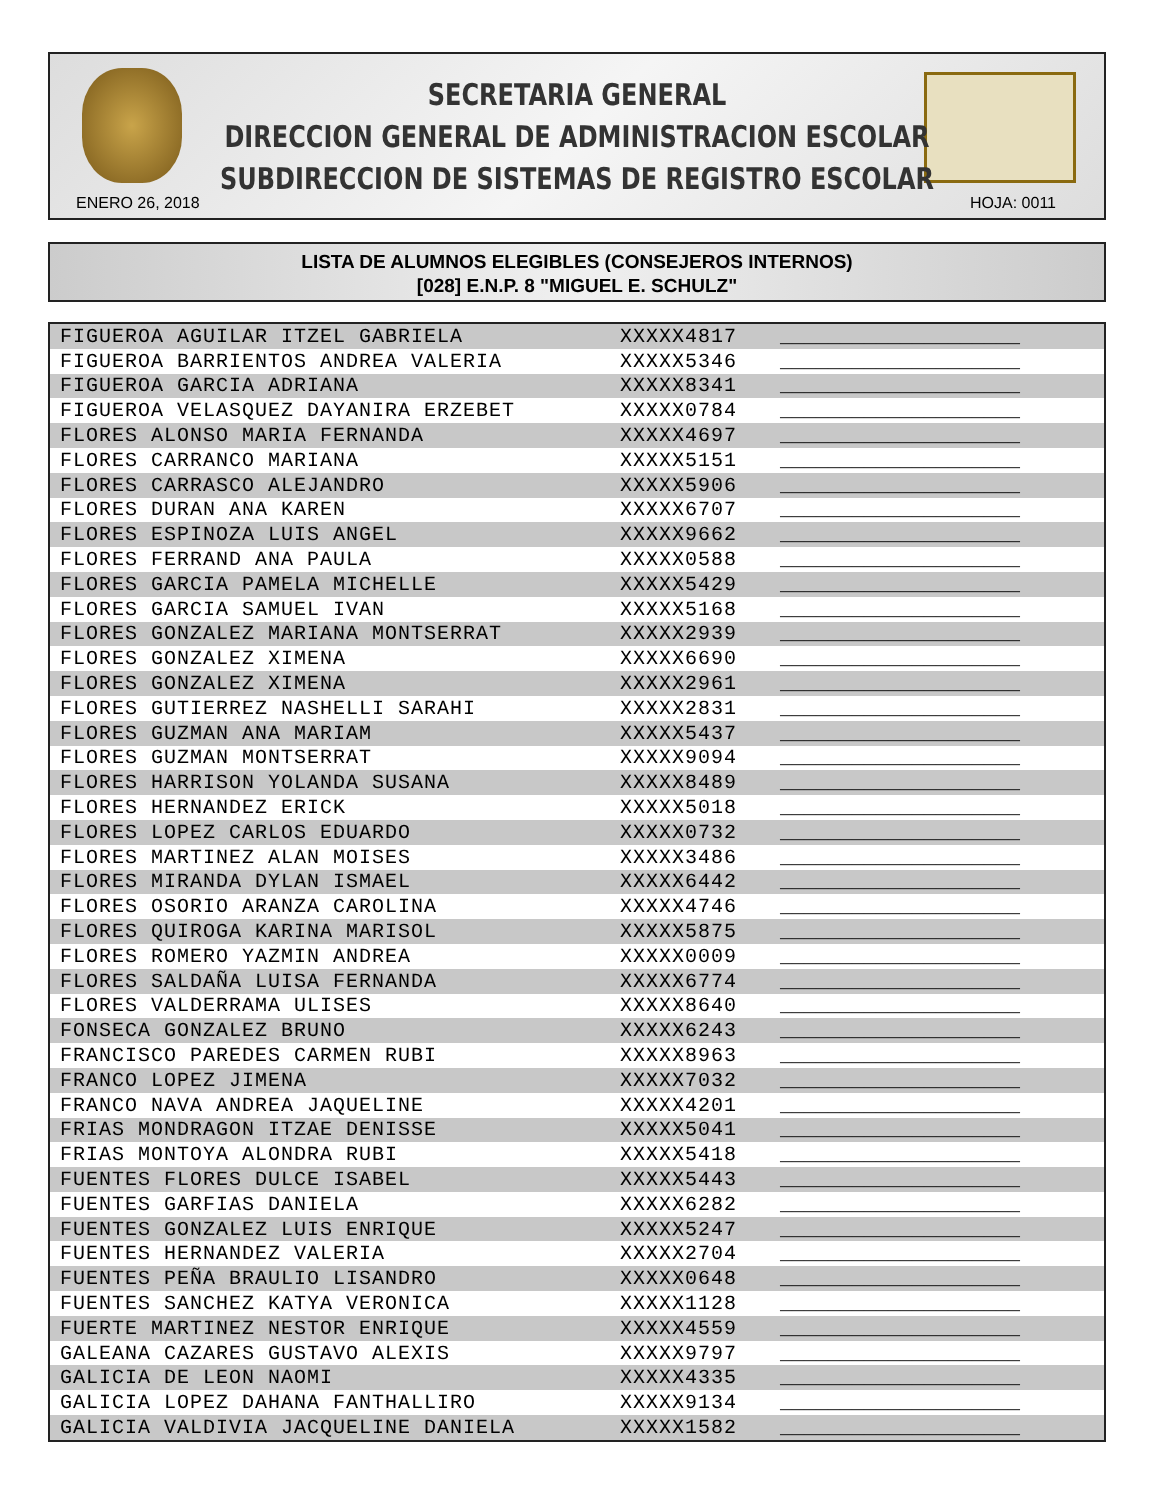SECRETARIA GENERAL
DIRECCION GENERAL DE ADMINISTRACION ESCOLAR
SUBDIRECCION DE SISTEMAS DE REGISTRO ESCOLAR
ENERO 26, 2018 HOJA: 0011
LISTA DE ALUMNOS ELEGIBLES (CONSEJEROS INTERNOS)
[028] E.N.P. 8 "MIGUEL E. SCHULZ"
| FIGUEROA AGUILAR ITZEL GABRIELA | XXXXX4817 | ____________________ |
| FIGUEROA BARRIENTOS ANDREA VALERIA | XXXXX5346 | ____________________ |
| FIGUEROA GARCIA ADRIANA | XXXXX8341 | ____________________ |
| FIGUEROA VELASQUEZ DAYANIRA ERZEBET | XXXXX0784 | ____________________ |
| FLORES ALONSO MARIA FERNANDA | XXXXX4697 | ____________________ |
| FLORES CARRANCO MARIANA | XXXXX5151 | ____________________ |
| FLORES CARRASCO ALEJANDRO | XXXXX5906 | ____________________ |
| FLORES DURAN ANA KAREN | XXXXX6707 | ____________________ |
| FLORES ESPINOZA LUIS ANGEL | XXXXX9662 | ____________________ |
| FLORES FERRAND ANA PAULA | XXXXX0588 | ____________________ |
| FLORES GARCIA PAMELA MICHELLE | XXXXX5429 | ____________________ |
| FLORES GARCIA SAMUEL IVAN | XXXXX5168 | ____________________ |
| FLORES GONZALEZ MARIANA MONTSERRAT | XXXXX2939 | ____________________ |
| FLORES GONZALEZ XIMENA | XXXXX6690 | ____________________ |
| FLORES GONZALEZ XIMENA | XXXXX2961 | ____________________ |
| FLORES GUTIERREZ NASHELLI SARAHI | XXXXX2831 | ____________________ |
| FLORES GUZMAN ANA MARIAM | XXXXX5437 | ____________________ |
| FLORES GUZMAN MONTSERRAT | XXXXX9094 | ____________________ |
| FLORES HARRISON YOLANDA SUSANA | XXXXX8489 | ____________________ |
| FLORES HERNANDEZ ERICK | XXXXX5018 | ____________________ |
| FLORES LOPEZ CARLOS EDUARDO | XXXXX0732 | ____________________ |
| FLORES MARTINEZ ALAN MOISES | XXXXX3486 | ____________________ |
| FLORES MIRANDA DYLAN ISMAEL | XXXXX6442 | ____________________ |
| FLORES OSORIO ARANZA CAROLINA | XXXXX4746 | ____________________ |
| FLORES QUIROGA KARINA MARISOL | XXXXX5875 | ____________________ |
| FLORES ROMERO YAZMIN ANDREA | XXXXX0009 | ____________________ |
| FLORES SALDAÑA LUISA FERNANDA | XXXXX6774 | ____________________ |
| FLORES VALDERRAMA ULISES | XXXXX8640 | ____________________ |
| FONSECA GONZALEZ BRUNO | XXXXX6243 | ____________________ |
| FRANCISCO PAREDES CARMEN RUBI | XXXXX8963 | ____________________ |
| FRANCO LOPEZ JIMENA | XXXXX7032 | ____________________ |
| FRANCO NAVA ANDREA JAQUELINE | XXXXX4201 | ____________________ |
| FRIAS MONDRAGON ITZAE DENISSE | XXXXX5041 | ____________________ |
| FRIAS MONTOYA ALONDRA RUBI | XXXXX5418 | ____________________ |
| FUENTES FLORES DULCE ISABEL | XXXXX5443 | ____________________ |
| FUENTES GARFIAS DANIELA | XXXXX6282 | ____________________ |
| FUENTES GONZALEZ LUIS ENRIQUE | XXXXX5247 | ____________________ |
| FUENTES HERNANDEZ VALERIA | XXXXX2704 | ____________________ |
| FUENTES PEÑA BRAULIO LISANDRO | XXXXX0648 | ____________________ |
| FUENTES SANCHEZ KATYA VERONICA | XXXXX1128 | ____________________ |
| FUERTE MARTINEZ NESTOR ENRIQUE | XXXXX4559 | ____________________ |
| GALEANA CAZARES GUSTAVO ALEXIS | XXXXX9797 | ____________________ |
| GALICIA DE LEON NAOMI | XXXXX4335 | ____________________ |
| GALICIA LOPEZ DAHANA FANTHALLIRO | XXXXX9134 | ____________________ |
| GALICIA VALDIVIA JACQUELINE DANIELA | XXXXX1582 | ____________________ |